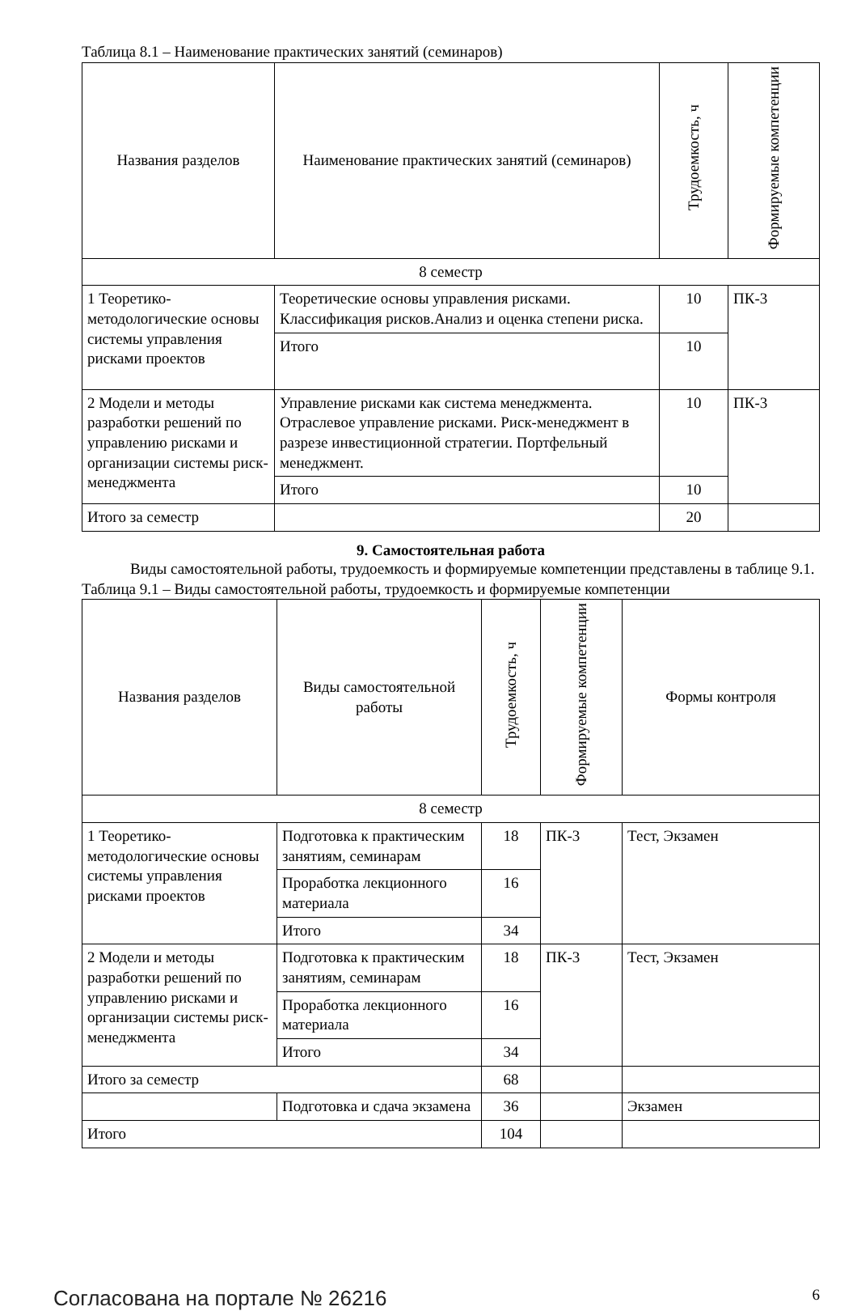Таблица 8.1 – Наименование практических занятий (семинаров)
| Названия разделов | Наименование практических занятий (семинаров) | Трудоемкость, ч | Формируемые компетенции |
| --- | --- | --- | --- |
| 8 семестр | | | |
| 1 Теоретико-методологические основы системы управления рисками проектов | Теоретические основы управления рисками. Классификация рисков.Анализ и оценка степени риска. | 10 | ПК-3 |
| | Итого | 10 | |
| 2 Модели и методы разработки решений по управлению рисками и организации системы риск-менеджмента | Управление рисками как система менеджмента. Отраслевое управление рисками. Риск-менеджмент в разрезе инвестиционной стратегии. Портфельный менеджмент. | 10 | ПК-3 |
| | Итого | 10 | |
| Итого за семестр | | 20 | |
9. Самостоятельная работа
Виды самостоятельной работы, трудоемкость и формируемые компетенции представлены в таблице 9.1.
Таблица 9.1 – Виды самостоятельной работы, трудоемкость и формируемые компетенции
| Названия разделов | Виды самостоятельной работы | Трудоемкость, ч | Формируемые компетенции | Формы контроля |
| --- | --- | --- | --- | --- |
| 8 семестр | | | | |
| 1 Теоретико-методологические основы системы управления рисками проектов | Подготовка к практическим занятиям, семинарам | 18 | ПК-3 | Тест, Экзамен |
| | Проработка лекционного материала | 16 | | |
| | Итого | 34 | | |
| 2 Модели и методы разработки решений по управлению рисками и организации системы риск-менеджмента | Подготовка к практическим занятиям, семинарам | 18 | ПК-3 | Тест, Экзамен |
| | Проработка лекционного материала | 16 | | |
| | Итого | 34 | | |
| Итого за семестр | | 68 | | |
| | Подготовка и сдача экзамена | 36 | | Экзамен |
| Итого | | 104 | | |
Согласована на портале № 26216 6